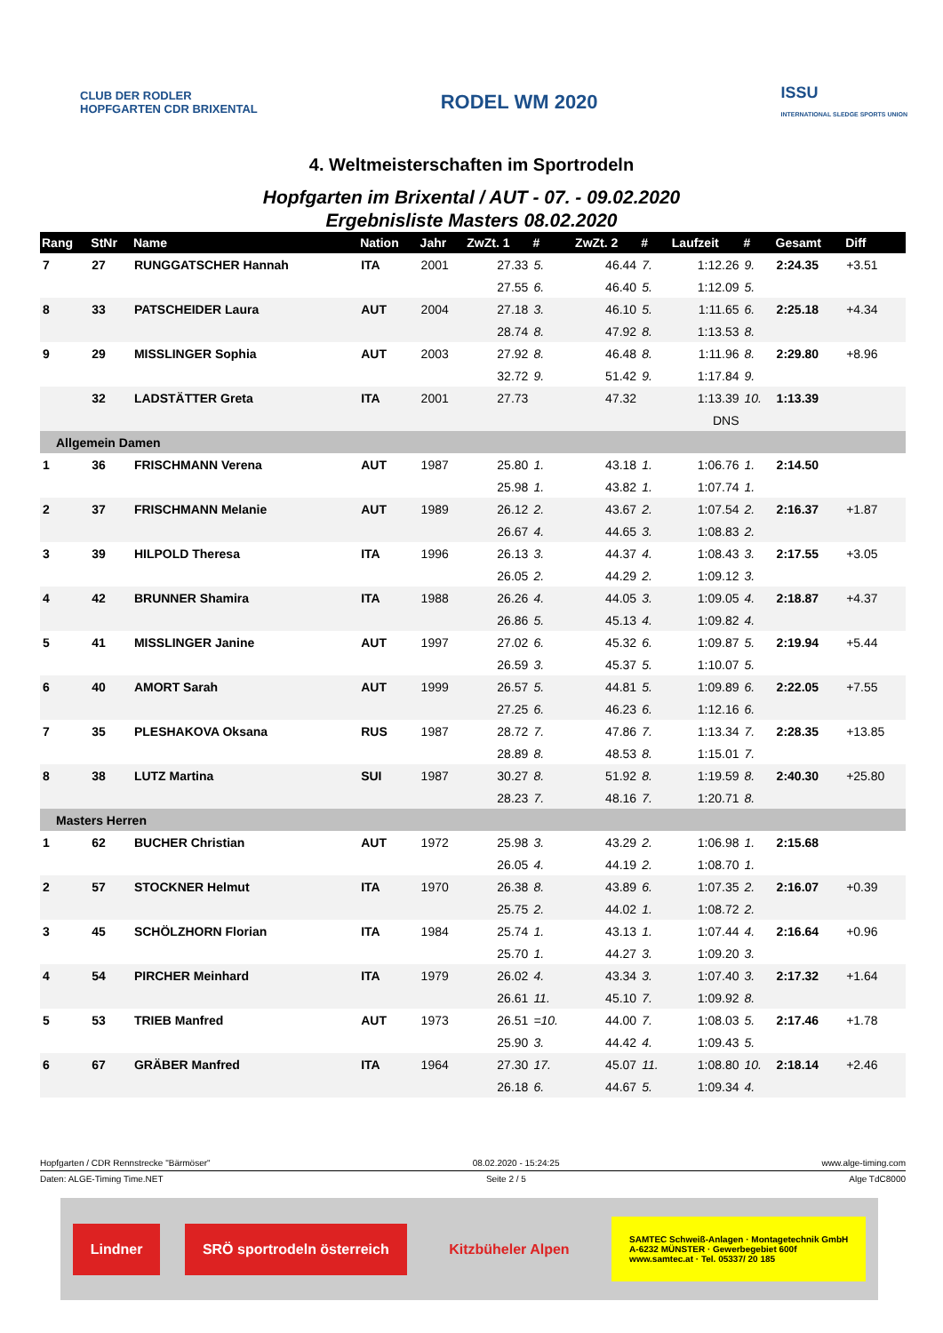CLUB DER RODLER
HOPFGARTEN CDR BRIXENTAL
RODEL WM 2020
ISSU
INTERNATIONAL SLEDGE SPORTS UNION
4. Weltmeisterschaften im Sportrodeln
Hopfgarten im Brixental / AUT - 07. - 09.02.2020
Ergebnisliste Masters 08.02.2020
| Rang | StNr | Name | Nation | Jahr | ZwZt. 1 | # | ZwZt. 2 | # | Laufzeit | # | Gesamt | Diff |
| --- | --- | --- | --- | --- | --- | --- | --- | --- | --- | --- | --- | --- |
| 7 | 27 | RUNGGATSCHER Hannah | ITA | 2001 | 27.33 | 5. | 46.44 | 7. | 1:12.26 | 9. | 2:24.35 | +3.51 |
| | | | | | 27.55 | 6. | 46.40 | 5. | 1:12.09 | 5. | | |
| 8 | 33 | PATSCHEIDER Laura | AUT | 2004 | 27.18 | 3. | 46.10 | 5. | 1:11.65 | 6. | 2:25.18 | +4.34 |
| | | | | | 28.74 | 8. | 47.92 | 8. | 1:13.53 | 8. | | |
| 9 | 29 | MISSLINGER Sophia | AUT | 2003 | 27.92 | 8. | 46.48 | 8. | 1:11.96 | 8. | 2:29.80 | +8.96 |
| | | | | | 32.72 | 9. | 51.42 | 9. | 1:17.84 | 9. | | |
| | 32 | LADSTÄTTER Greta | ITA | 2001 | 27.73 | | 47.32 | | 1:13.39 | 10. | 1:13.39 | |
| | | | | | | | | | DNS | | | |
| Allgemein Damen | | | | | | | | | | | | |
| 1 | 36 | FRISCHMANN Verena | AUT | 1987 | 25.80 | 1. | 43.18 | 1. | 1:06.76 | 1. | 2:14.50 | |
| | | | | | 25.98 | 1. | 43.82 | 1. | 1:07.74 | 1. | | |
| 2 | 37 | FRISCHMANN Melanie | AUT | 1989 | 26.12 | 2. | 43.67 | 2. | 1:07.54 | 2. | 2:16.37 | +1.87 |
| | | | | | 26.67 | 4. | 44.65 | 3. | 1:08.83 | 2. | | |
| 3 | 39 | HILPOLD Theresa | ITA | 1996 | 26.13 | 3. | 44.37 | 4. | 1:08.43 | 3. | 2:17.55 | +3.05 |
| | | | | | 26.05 | 2. | 44.29 | 2. | 1:09.12 | 3. | | |
| 4 | 42 | BRUNNER Shamira | ITA | 1988 | 26.26 | 4. | 44.05 | 3. | 1:09.05 | 4. | 2:18.87 | +4.37 |
| | | | | | 26.86 | 5. | 45.13 | 4. | 1:09.82 | 4. | | |
| 5 | 41 | MISSLINGER Janine | AUT | 1997 | 27.02 | 6. | 45.32 | 6. | 1:09.87 | 5. | 2:19.94 | +5.44 |
| | | | | | 26.59 | 3. | 45.37 | 5. | 1:10.07 | 5. | | |
| 6 | 40 | AMORT Sarah | AUT | 1999 | 26.57 | 5. | 44.81 | 5. | 1:09.89 | 6. | 2:22.05 | +7.55 |
| | | | | | 27.25 | 6. | 46.23 | 6. | 1:12.16 | 6. | | |
| 7 | 35 | PLESHAKOVA Oksana | RUS | 1987 | 28.72 | 7. | 47.86 | 7. | 1:13.34 | 7. | 2:28.35 | +13.85 |
| | | | | | 28.89 | 8. | 48.53 | 8. | 1:15.01 | 7. | | |
| 8 | 38 | LUTZ Martina | SUI | 1987 | 30.27 | 8. | 51.92 | 8. | 1:19.59 | 8. | 2:40.30 | +25.80 |
| | | | | | 28.23 | 7. | 48.16 | 7. | 1:20.71 | 8. | | |
| Masters Herren | | | | | | | | | | | | |
| 1 | 62 | BUCHER Christian | AUT | 1972 | 25.98 | 3. | 43.29 | 2. | 1:06.98 | 1. | 2:15.68 | |
| | | | | | 26.05 | 4. | 44.19 | 2. | 1:08.70 | 1. | | |
| 2 | 57 | STOCKNER Helmut | ITA | 1970 | 26.38 | 8. | 43.89 | 6. | 1:07.35 | 2. | 2:16.07 | +0.39 |
| | | | | | 25.75 | 2. | 44.02 | 1. | 1:08.72 | 2. | | |
| 3 | 45 | SCHÖLZHORN Florian | ITA | 1984 | 25.74 | 1. | 43.13 | 1. | 1:07.44 | 4. | 2:16.64 | +0.96 |
| | | | | | 25.70 | 1. | 44.27 | 3. | 1:09.20 | 3. | | |
| 4 | 54 | PIRCHER Meinhard | ITA | 1979 | 26.02 | 4. | 43.34 | 3. | 1:07.40 | 3. | 2:17.32 | +1.64 |
| | | | | | 26.61 | 11. | 45.10 | 7. | 1:09.92 | 8. | | |
| 5 | 53 | TRIEB Manfred | AUT | 1973 | 26.51 | =10. | 44.00 | 7. | 1:08.03 | 5. | 2:17.46 | +1.78 |
| | | | | | 25.90 | 3. | 44.42 | 4. | 1:09.43 | 5. | | |
| 6 | 67 | GRÄBER Manfred | ITA | 1964 | 27.30 | 17. | 45.07 | 11. | 1:08.80 | 10. | 2:18.14 | +2.46 |
| | | | | | 26.18 | 6. | 44.67 | 5. | 1:09.34 | 4. | | |
Hopfgarten / CDR Rennstrecke "Bärmöser" 08.02.2020 - 15:24:25 www.alge-timing.com
Daten: ALGE-Timing Time.NET Seite 2 / 5 Alge TdC8000
Lindner SRÖ sportrodeln österreich Kitzbüheler Alpen SAMTEC Schweiß-Anlagen · Montagetechnik GmbH
A-6232 MÜNSTER · Gewerbegebiet 600f
www.samtec.at · Tel. 05337/ 20 185